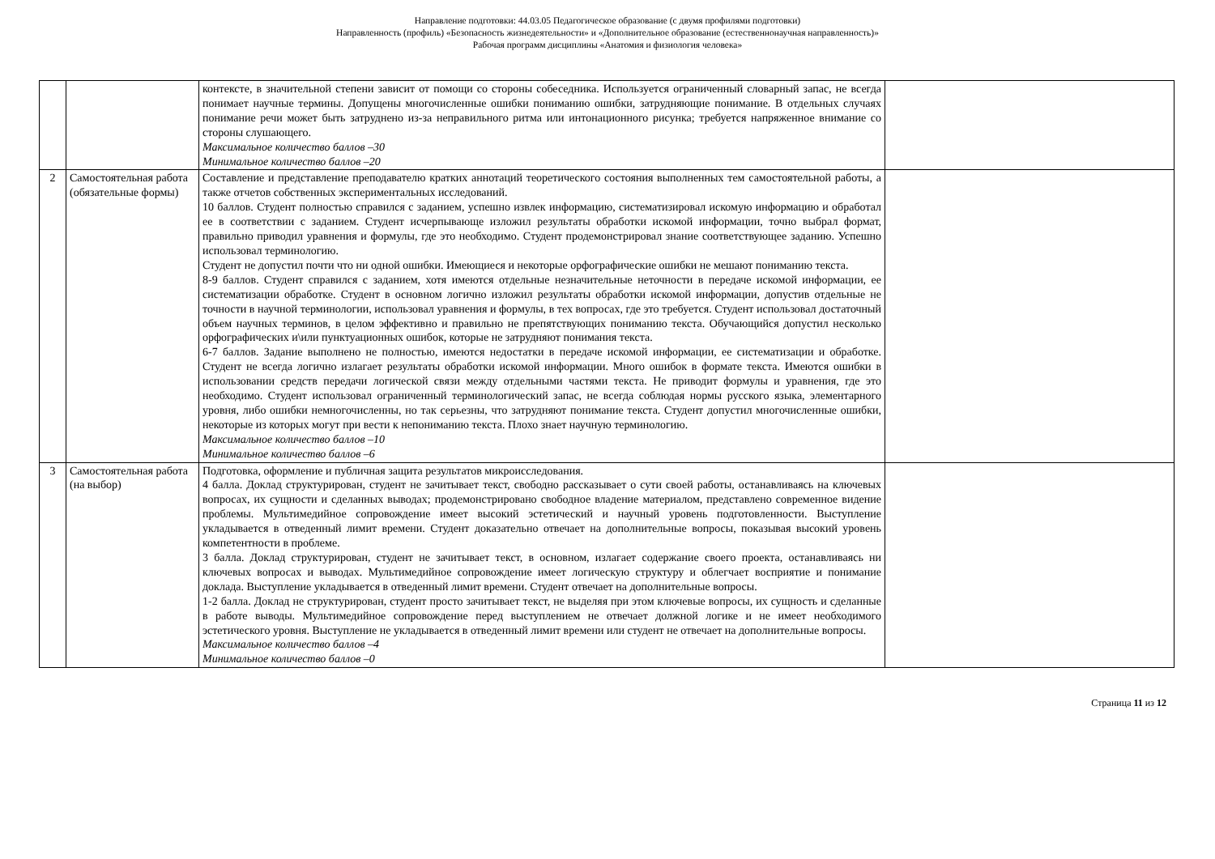Направление подготовки: 44.03.05 Педагогическое образование (с двумя профилями подготовки)
Направленность (профиль) «Безопасность жизнедеятельности» и «Дополнительное образование (естественнонаучная направленность)»
Рабочая программ дисциплины «Анатомия и физиология человека»
| | | контексте, в значительной степени зависит от помощи со стороны собеседника. Используется ограниченный словарный запас, не всегда понимает научные термины. Допущены многочисленные ошибки пониманию ошибки, затрудняющие понимание. В отдельных случаях понимание речи может быть затруднено из-за неправильного ритма или интонационного рисунка; требуется напряженное внимание со стороны слушающего. Максимальное количество баллов –30 Минимальное количество баллов –20 | |
| 2 | Самостоятельная работа (обязательные формы) | Составление и представление преподавателю кратких аннотаций теоретического состояния выполненных тем самостоятельной работы, а также отчетов собственных экспериментальных исследований. 10 баллов. Студент полностью справился с заданием, успешно извлек информацию, систематизировал искомую информацию и обработал ее в соответствии с заданием. Студент исчерпывающе изложил результаты обработки искомой информации, точно выбрал формат, правильно приводил уравнения и формулы, где это необходимо. Студент продемонстрировал знание соответствующее заданию. Успешно использовал терминологию. Студент не допустил почти что ни одной ошибки. Имеющиеся и некоторые орфографические ошибки не мешают пониманию текста. 8-9 баллов. Студент справился с заданием, хотя имеются отдельные незначительные неточности в передаче искомой информации, ее систематизации обработке. Студент в основном логично изложил результаты обработки искомой информации, допустив отдельные не точности в научной терминологии, использовал уравнения и формулы, в тех вопросах, где это требуется. Студент использовал достаточный объем научных терминов, в целом эффективно и правильно не препятствующих пониманию текста. Обучающийся допустил несколько орфографических и\или пунктуационных ошибок, которые не затрудняют понимания текста. 6-7 баллов. Задание выполнено не полностью, имеются недостатки в передаче искомой информации, ее систематизации и обработке. Студент не всегда логично излагает результаты обработки искомой информации. Много ошибок в формате текста. Имеются ошибки в использовании средств передачи логической связи между отдельными частями текста. Не приводит формулы и уравнения, где это необходимо. Студент использовал ограниченный терминологический запас, не всегда соблюдая нормы русского языка, элементарного уровня, либо ошибки немногочисленны, но так серьезны, что затрудняют понимание текста. Студент допустил многочисленные ошибки, некоторые из которых могут при вести к непониманию текста. Плохо знает научную терминологию. Максимальное количество баллов –10 Минимальное количество баллов –6 | |
| 3 | Самостоятельная работа (на выбор) | Подготовка, оформление и публичная защита результатов микроисследования. 4 балла. Доклад структурирован, студент не зачитывает текст, свободно рассказывает о сути своей работы, останавливаясь на ключевых вопросах, их сущности и сделанных выводах; продемонстрировано свободное владение материалом, представлено современное видение проблемы. Мультимедийное сопровождение имеет высокий эстетический и научный уровень подготовленности. Выступление укладывается в отведенный лимит времени. Студент доказательно отвечает на дополнительные вопросы, показывая высокий уровень компетентности в проблеме. 3 балла. Доклад структурирован, студент не зачитывает текст, в основном, излагает содержание своего проекта, останавливаясь ни ключевых вопросах и выводах. Мультимедийное сопровождение имеет логическую структуру и облегчает восприятие и понимание доклада. Выступление укладывается в отведенный лимит времени. Студент отвечает на дополнительные вопросы. 1-2 балла. Доклад не структурирован, студент просто зачитывает текст, не выделяя при этом ключевые вопросы, их сущность и сделанные в работе выводы. Мультимедийное сопровождение перед выступлением не отвечает должной логике и не имеет необходимого эстетического уровня. Выступление не укладывается в отведенный лимит времени или студент не отвечает на дополнительные вопросы. Максимальное количество баллов –4 Минимальное количество баллов –0 | |
Страница 11 из 12